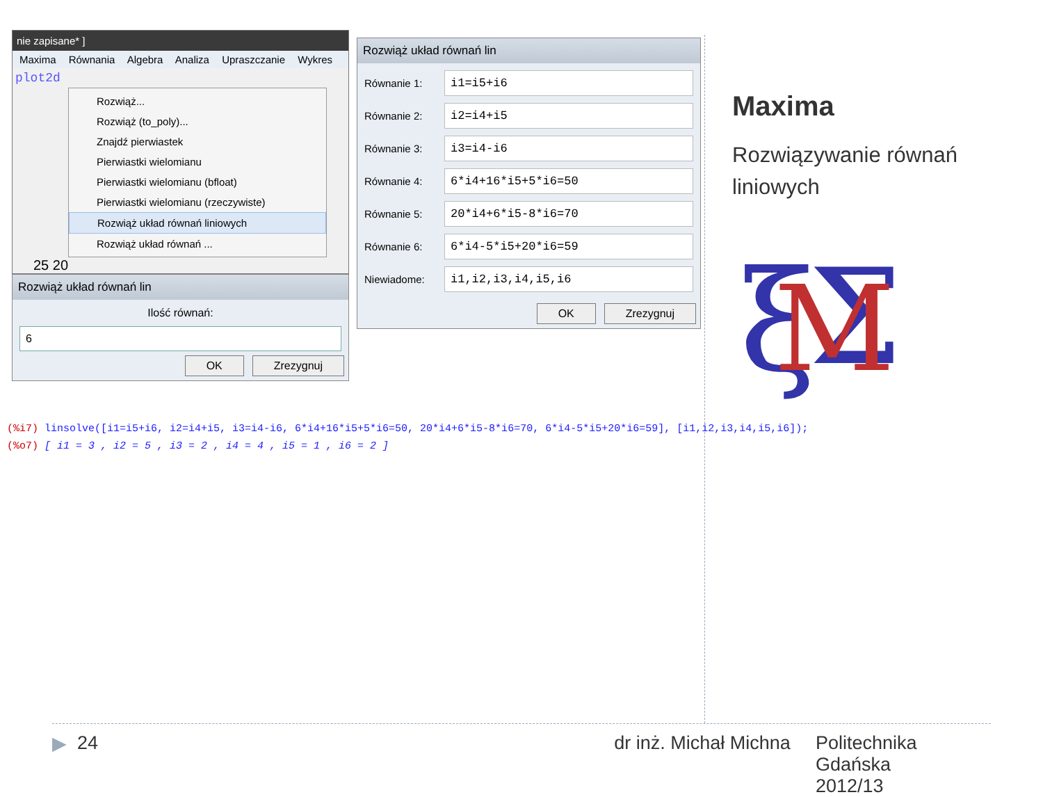nie zapisane* ]
Maxima Równania Algebra Analiza Upraszczanie Wykres
plot2d
Rozwiąż...
Rozwiąż (to_poly)...
Znajdź pierwiastek
Pierwiastki wielomianu
Pierwiastki wielomianu (bfloat)
Pierwiastki wielomianu (rzeczywiste)
Rozwiąż układ równań liniowych
Rozwiąż układ równań ...
25 20
Rozwiąż układ równań lin
Ilość równań:
6
OK Zrezygnuj
Rozwiąż układ równań lin
Równanie 1:
i1=i5+i6
Równanie 2:
i2=i4+i5
Równanie 3:
i3=i4-i6
Równanie 4:
6*i4+16*i5+5*i6=50
Równanie 5:
20*i4+6*i5-8*i6=70
Równanie 6:
6*i4-5*i5+20*i6=59
Niewiadome:
i1,i2,i3,i4,i5,i6
OK Zrezygnuj
Maxima
Rozwiązywanie równań
liniowych
ξ
Σ
M
(%i7) linsolve([i1=i5+i6, i2=i4+i5, i3=i4-i6, 6*i4+16*i5+5*i6=50, 20*i4+6*i5-8*i6=70, 6*i4-5*i5+20*i6=59], [i1,i2,i3,i4,i5,i6]);
(%o7) [ i1 = 3 , i2 = 5 , i3 = 2 , i4 = 4 , i5 = 1 , i6 = 2 ]
▶ 24 dr inż. Michał Michna Politechnika Gdańska
2012/13